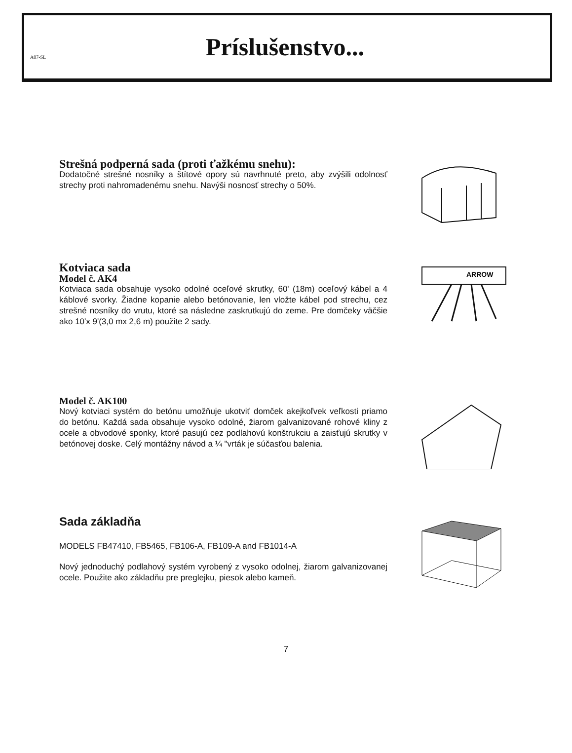A07-SL
Príslušenstvo...
Strešná podperná sada (proti ťažkému snehu):
Dodatočné strešné nosníky a štítové opory sú navrhnuté preto, aby zvýšili odolnosť strechy proti nahromadenému snehu. Navýši nosnosť strechy o 50%.
Kotviaca sada
Model č. AK4
Kotviaca sada obsahuje vysoko odolné oceľové skrutky, 60' (18m) oceľový kábel a 4 káblové svorky. Žiadne kopanie alebo betónovanie, len vložte kábel pod strechu, cez strešné nosníky do vrutu, ktoré sa následne zaskrutkujú do zeme. Pre domčeky väčšie ako 10'x 9'(3,0 mx 2,6 m) použite 2 sady.
ARROW
Model č. AK100
Nový kotviaci systém do betónu umožňuje ukotviť domček akejkoľvek veľkosti priamo do betónu. Každá sada obsahuje vysoko odolné, žiarom galvanizované rohové kliny z ocele a obvodové sponky, ktoré pasujú cez podlahovú konštrukciu a zaisťujú skrutky v betónovej doske. Celý montážny návod a ¼ "vrták je súčasťou balenia.
Sada základňa
MODELS FB47410, FB5465, FB106-A, FB109-A and FB1014-A
Nový jednoduchý podlahový systém vyrobený z vysoko odolnej, žiarom galvanizovanej ocele. Použite ako základňu pre preglejku, piesok alebo kameň.
7